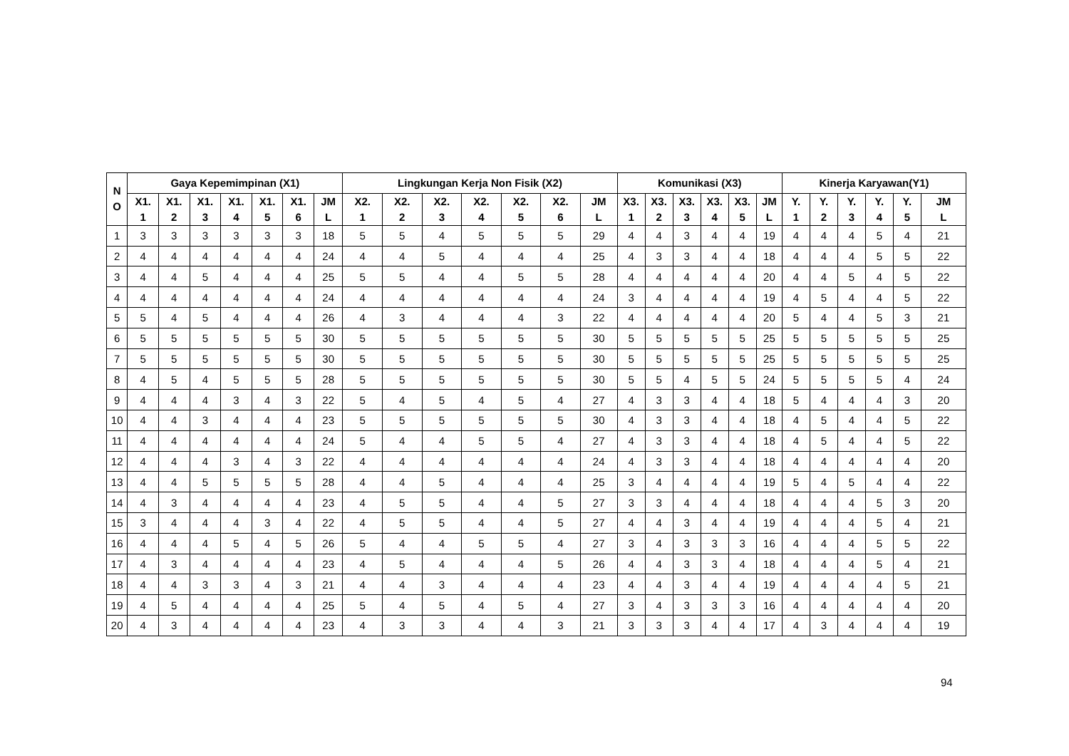| N O | Gaya Kepemimpinan (X1) | | | | | | | Lingkungan Kerja Non Fisik (X2) | | | | | | | Komunikasi (X3) | | | | | | Kinerja Karyawan(Y1) | | | | | |
| --- | --- | --- | --- | --- | --- | --- | --- | --- | --- | --- | --- | --- | --- | --- | --- | --- | --- | --- | --- | --- | --- | --- | --- | --- | --- | --- |
| | X1. 1 | X1. 2 | X1. 3 | X1. 4 | X1. 5 | X1. 6 | JM L | X2. 1 | X2. 2 | X2. 3 | X2. 4 | X2. 5 | X2. 6 | JM L | X3. 1 | X3. 2 | X3. 3 | X3. 4 | X3. 5 | JM L | Y. 1 | Y. 2 | Y. 3 | Y. 4 | Y. 5 | JM L |
| 1 | 3 | 3 | 3 | 3 | 3 | 3 | 18 | 5 | 5 | 4 | 5 | 5 | 5 | 29 | 4 | 4 | 3 | 4 | 4 | 19 | 4 | 4 | 4 | 5 | 4 | 21 |
| 2 | 4 | 4 | 4 | 4 | 4 | 4 | 24 | 4 | 4 | 5 | 4 | 4 | 4 | 25 | 4 | 3 | 3 | 4 | 4 | 18 | 4 | 4 | 4 | 5 | 5 | 22 |
| 3 | 4 | 4 | 5 | 4 | 4 | 4 | 25 | 5 | 5 | 4 | 4 | 5 | 5 | 28 | 4 | 4 | 4 | 4 | 4 | 20 | 4 | 4 | 5 | 4 | 5 | 22 |
| 4 | 4 | 4 | 4 | 4 | 4 | 4 | 24 | 4 | 4 | 4 | 4 | 4 | 4 | 24 | 3 | 4 | 4 | 4 | 4 | 19 | 4 | 5 | 4 | 4 | 5 | 22 |
| 5 | 5 | 4 | 5 | 4 | 4 | 4 | 26 | 4 | 3 | 4 | 4 | 4 | 3 | 22 | 4 | 4 | 4 | 4 | 4 | 20 | 5 | 4 | 4 | 5 | 3 | 21 |
| 6 | 5 | 5 | 5 | 5 | 5 | 5 | 30 | 5 | 5 | 5 | 5 | 5 | 5 | 30 | 5 | 5 | 5 | 5 | 5 | 25 | 5 | 5 | 5 | 5 | 5 | 25 |
| 7 | 5 | 5 | 5 | 5 | 5 | 5 | 30 | 5 | 5 | 5 | 5 | 5 | 5 | 30 | 5 | 5 | 5 | 5 | 5 | 25 | 5 | 5 | 5 | 5 | 5 | 25 |
| 8 | 4 | 5 | 4 | 5 | 5 | 5 | 28 | 5 | 5 | 5 | 5 | 5 | 5 | 30 | 5 | 5 | 4 | 5 | 5 | 24 | 5 | 5 | 5 | 5 | 4 | 24 |
| 9 | 4 | 4 | 4 | 3 | 4 | 3 | 22 | 5 | 4 | 5 | 4 | 5 | 4 | 27 | 4 | 3 | 3 | 4 | 4 | 18 | 5 | 4 | 4 | 4 | 3 | 20 |
| 10 | 4 | 4 | 3 | 4 | 4 | 4 | 23 | 5 | 5 | 5 | 5 | 5 | 5 | 30 | 4 | 3 | 3 | 4 | 4 | 18 | 4 | 5 | 4 | 4 | 5 | 22 |
| 11 | 4 | 4 | 4 | 4 | 4 | 4 | 24 | 5 | 4 | 4 | 5 | 5 | 4 | 27 | 4 | 3 | 3 | 4 | 4 | 18 | 4 | 5 | 4 | 4 | 5 | 22 |
| 12 | 4 | 4 | 4 | 3 | 4 | 3 | 22 | 4 | 4 | 4 | 4 | 4 | 4 | 24 | 4 | 3 | 3 | 4 | 4 | 18 | 4 | 4 | 4 | 4 | 4 | 20 |
| 13 | 4 | 4 | 5 | 5 | 5 | 5 | 28 | 4 | 4 | 5 | 4 | 4 | 4 | 25 | 3 | 4 | 4 | 4 | 4 | 19 | 5 | 4 | 5 | 4 | 4 | 22 |
| 14 | 4 | 3 | 4 | 4 | 4 | 4 | 23 | 4 | 5 | 5 | 4 | 4 | 5 | 27 | 3 | 3 | 4 | 4 | 4 | 18 | 4 | 4 | 4 | 5 | 3 | 20 |
| 15 | 3 | 4 | 4 | 4 | 3 | 4 | 22 | 4 | 5 | 5 | 4 | 4 | 5 | 27 | 4 | 4 | 3 | 4 | 4 | 19 | 4 | 4 | 4 | 5 | 4 | 21 |
| 16 | 4 | 4 | 4 | 5 | 4 | 5 | 26 | 5 | 4 | 4 | 5 | 5 | 4 | 27 | 3 | 4 | 3 | 3 | 3 | 16 | 4 | 4 | 4 | 5 | 5 | 22 |
| 17 | 4 | 3 | 4 | 4 | 4 | 4 | 23 | 4 | 5 | 4 | 4 | 4 | 5 | 26 | 4 | 4 | 3 | 3 | 4 | 18 | 4 | 4 | 4 | 5 | 4 | 21 |
| 18 | 4 | 4 | 3 | 3 | 4 | 3 | 21 | 4 | 4 | 3 | 4 | 4 | 4 | 23 | 4 | 4 | 3 | 4 | 4 | 19 | 4 | 4 | 4 | 4 | 5 | 21 |
| 19 | 4 | 5 | 4 | 4 | 4 | 4 | 25 | 5 | 4 | 5 | 4 | 5 | 4 | 27 | 3 | 4 | 3 | 3 | 3 | 16 | 4 | 4 | 4 | 4 | 4 | 20 |
| 20 | 4 | 3 | 4 | 4 | 4 | 4 | 23 | 4 | 3 | 3 | 4 | 4 | 3 | 21 | 3 | 3 | 3 | 4 | 4 | 17 | 4 | 3 | 4 | 4 | 4 | 19 |
94